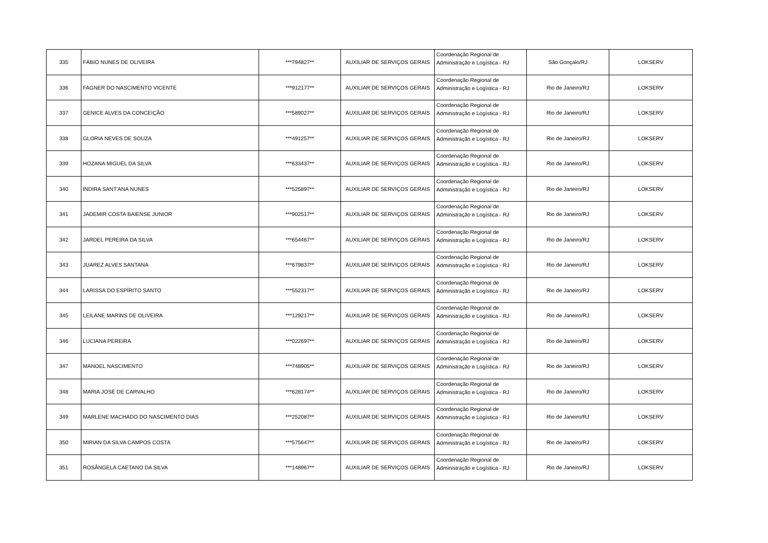| 335 | FÁBIO NUNES DE OLIVEIRA | ***794827** | AUXILIAR DE SERVIÇOS GERAIS | Coordenação Regional de Administração e Logística - RJ | São Gonçalo/RJ | LOKSERV |
| 336 | FAGNER DO NASCIMENTO VICENTE | ***912177** | AUXILIAR DE SERVIÇOS GERAIS | Coordenação Regional de Administração e Logística - RJ | Rio de Janeiro/RJ | LOKSERV |
| 337 | GENICE ALVES DA CONCEIÇÃO | ***589027** | AUXILIAR DE SERVIÇOS GERAIS | Coordenação Regional de Administração e Logística - RJ | Rio de Janeiro/RJ | LOKSERV |
| 338 | GLORIA NEVES DE SOUZA | ***491257** | AUXILIAR DE SERVIÇOS GERAIS | Coordenação Regional de Administração e Logística - RJ | Rio de Janeiro/RJ | LOKSERV |
| 339 | HOZANA MIGUEL DA SILVA | ***633437** | AUXILIAR DE SERVIÇOS GERAIS | Coordenação Regional de Administração e Logística - RJ | Rio de Janeiro/RJ | LOKSERV |
| 340 | INDIRA SANT'ANA NUNES | ***525897** | AUXILIAR DE SERVIÇOS GERAIS | Coordenação Regional de Administração e Logística - RJ | Rio de Janeiro/RJ | LOKSERV |
| 341 | JADEMIR COSTA BAIENSE JUNIOR | ***902517** | AUXILIAR DE SERVIÇOS GERAIS | Coordenação Regional de Administração e Logística - RJ | Rio de Janeiro/RJ | LOKSERV |
| 342 | JARDEL PEREIRA DA SILVA | ***654467** | AUXILIAR DE SERVIÇOS GERAIS | Coordenação Regional de Administração e Logística - RJ | Rio de Janeiro/RJ | LOKSERV |
| 343 | JUAREZ ALVES SANTANA | ***679837** | AUXILIAR DE SERVIÇOS GERAIS | Coordenação Regional de Administração e Logística - RJ | Rio de Janeiro/RJ | LOKSERV |
| 344 | LARISSA DO ESPÍRITO SANTO | ***552317** | AUXILIAR DE SERVIÇOS GERAIS | Coordenação Regional de Administração e Logística - RJ | Rio de Janeiro/RJ | LOKSERV |
| 345 | LEILANE MARINS DE OLIVEIRA | ***129217** | AUXILIAR DE SERVIÇOS GERAIS | Coordenação Regional de Administração e Logística - RJ | Rio de Janeiro/RJ | LOKSERV |
| 346 | LUCIANA PEREIRA | ***022697** | AUXILIAR DE SERVIÇOS GERAIS | Coordenação Regional de Administração e Logística - RJ | Rio de Janeiro/RJ | LOKSERV |
| 347 | MANOEL NASCIMENTO | ***748905** | AUXILIAR DE SERVIÇOS GERAIS | Coordenação Regional de Administração e Logística - RJ | Rio de Janeiro/RJ | LOKSERV |
| 348 | MARIA JOSÉ DE CARVALHO | ***628174** | AUXILIAR DE SERVIÇOS GERAIS | Coordenação Regional de Administração e Logística - RJ | Rio de Janeiro/RJ | LOKSERV |
| 349 | MARLENE MACHADO DO NASCIMENTO DIAS | ***252087** | AUXILIAR DE SERVIÇOS GERAIS | Coordenação Regional de Administração e Logística - RJ | Rio de Janeiro/RJ | LOKSERV |
| 350 | MIRIAN DA SILVA CAMPOS COSTA | ***575647** | AUXILIAR DE SERVIÇOS GERAIS | Coordenação Regional de Administração e Logística - RJ | Rio de Janeiro/RJ | LOKSERV |
| 351 | ROSÂNGELA CAETANO DA SILVA | ***148967** | AUXILIAR DE SERVIÇOS GERAIS | Coordenação Regional de Administração e Logística - RJ | Rio de Janeiro/RJ | LOKSERV |